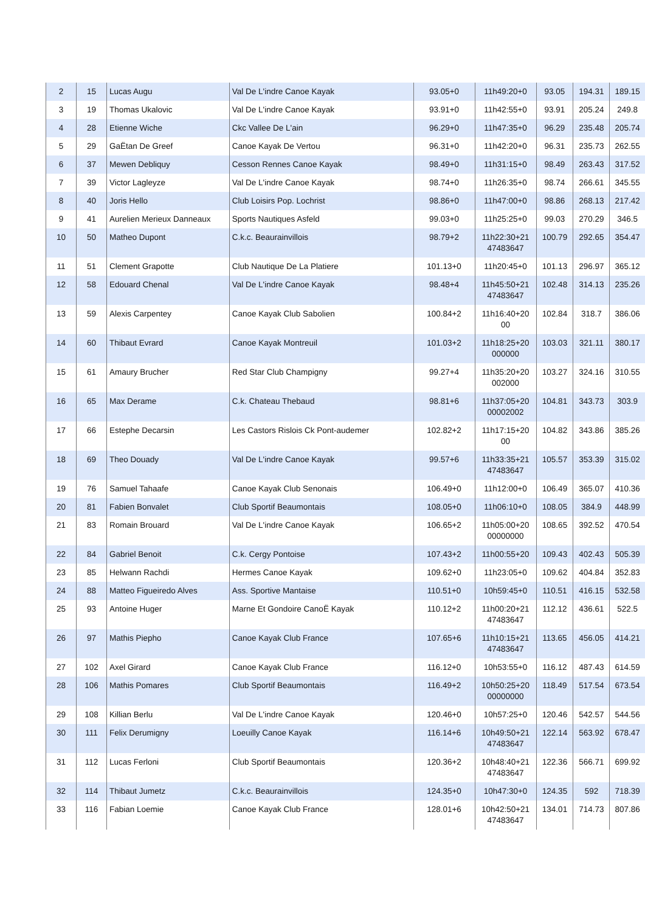| 2 | 15 | Lucas Augu | Val De L'indre Canoe Kayak | 93.05+0 | 11h49:20+0 | 93.05 | 194.31 | 189.15 |
| 3 | 19 | Thomas Ukalovic | Val De L'indre Canoe Kayak | 93.91+0 | 11h42:55+0 | 93.91 | 205.24 | 249.8 |
| 4 | 28 | Etienne Wiche | Ckc Vallee De L'ain | 96.29+0 | 11h47:35+0 | 96.29 | 235.48 | 205.74 |
| 5 | 29 | GaËtan De Greef | Canoe Kayak De Vertou | 96.31+0 | 11h42:20+0 | 96.31 | 235.73 | 262.55 |
| 6 | 37 | Mewen Debliquy | Cesson Rennes Canoe Kayak | 98.49+0 | 11h31:15+0 | 98.49 | 263.43 | 317.52 |
| 7 | 39 | Victor Lagleyze | Val De L'indre Canoe Kayak | 98.74+0 | 11h26:35+0 | 98.74 | 266.61 | 345.55 |
| 8 | 40 | Joris Hello | Club Loisirs Pop. Lochrist | 98.86+0 | 11h47:00+0 | 98.86 | 268.13 | 217.42 |
| 9 | 41 | Aurelien Merieux Danneaux | Sports Nautiques Asfeld | 99.03+0 | 11h25:25+0 | 99.03 | 270.29 | 346.5 |
| 10 | 50 | Matheo Dupont | C.k.c. Beaurainvillois | 98.79+2 | 11h22:30+21 47483647 | 100.79 | 292.65 | 354.47 |
| 11 | 51 | Clement Grapotte | Club Nautique De La Platiere | 101.13+0 | 11h20:45+0 | 101.13 | 296.97 | 365.12 |
| 12 | 58 | Edouard Chenal | Val De L'indre Canoe Kayak | 98.48+4 | 11h45:50+21 47483647 | 102.48 | 314.13 | 235.26 |
| 13 | 59 | Alexis Carpentey | Canoe Kayak Club Sabolien | 100.84+2 | 11h16:40+20 00 | 102.84 | 318.7 | 386.06 |
| 14 | 60 | Thibaut Evrard | Canoe Kayak Montreuil | 101.03+2 | 11h18:25+20 000000 | 103.03 | 321.11 | 380.17 |
| 15 | 61 | Amaury Brucher | Red Star Club Champigny | 99.27+4 | 11h35:20+20 002000 | 103.27 | 324.16 | 310.55 |
| 16 | 65 | Max Derame | C.k. Chateau Thebaud | 98.81+6 | 11h37:05+20 00002002 | 104.81 | 343.73 | 303.9 |
| 17 | 66 | Estephe Decarsin | Les Castors Rislois Ck Pont-audemer | 102.82+2 | 11h17:15+20 00 | 104.82 | 343.86 | 385.26 |
| 18 | 69 | Theo Douady | Val De L'indre Canoe Kayak | 99.57+6 | 11h33:35+21 47483647 | 105.57 | 353.39 | 315.02 |
| 19 | 76 | Samuel Tahaafe | Canoe Kayak Club Senonais | 106.49+0 | 11h12:00+0 | 106.49 | 365.07 | 410.36 |
| 20 | 81 | Fabien Bonvalet | Club Sportif Beaumontais | 108.05+0 | 11h06:10+0 | 108.05 | 384.9 | 448.99 |
| 21 | 83 | Romain Brouard | Val De L'indre Canoe Kayak | 106.65+2 | 11h05:00+20 00000000 | 108.65 | 392.52 | 470.54 |
| 22 | 84 | Gabriel Benoit | C.k. Cergy Pontoise | 107.43+2 | 11h00:55+20 | 109.43 | 402.43 | 505.39 |
| 23 | 85 | Helwann Rachdi | Hermes Canoe Kayak | 109.62+0 | 11h23:05+0 | 109.62 | 404.84 | 352.83 |
| 24 | 88 | Matteo Figueiredo Alves | Ass. Sportive Mantaise | 110.51+0 | 10h59:45+0 | 110.51 | 416.15 | 532.58 |
| 25 | 93 | Antoine Huger | Marne Et Gondoire CanoË Kayak | 110.12+2 | 11h00:20+21 47483647 | 112.12 | 436.61 | 522.5 |
| 26 | 97 | Mathis Piepho | Canoe Kayak Club France | 107.65+6 | 11h10:15+21 47483647 | 113.65 | 456.05 | 414.21 |
| 27 | 102 | Axel Girard | Canoe Kayak Club France | 116.12+0 | 10h53:55+0 | 116.12 | 487.43 | 614.59 |
| 28 | 106 | Mathis Pomares | Club Sportif Beaumontais | 116.49+2 | 10h50:25+20 00000000 | 118.49 | 517.54 | 673.54 |
| 29 | 108 | Killian Berlu | Val De L'indre Canoe Kayak | 120.46+0 | 10h57:25+0 | 120.46 | 542.57 | 544.56 |
| 30 | 111 | Felix Derumigny | Loeuilly Canoe Kayak | 116.14+6 | 10h49:50+21 47483647 | 122.14 | 563.92 | 678.47 |
| 31 | 112 | Lucas Ferloni | Club Sportif Beaumontais | 120.36+2 | 10h48:40+21 47483647 | 122.36 | 566.71 | 699.92 |
| 32 | 114 | Thibaut Jumetz | C.k.c. Beaurainvillois | 124.35+0 | 10h47:30+0 | 124.35 | 592 | 718.39 |
| 33 | 116 | Fabian Loemie | Canoe Kayak Club France | 128.01+6 | 10h42:50+21 47483647 | 134.01 | 714.73 | 807.86 |